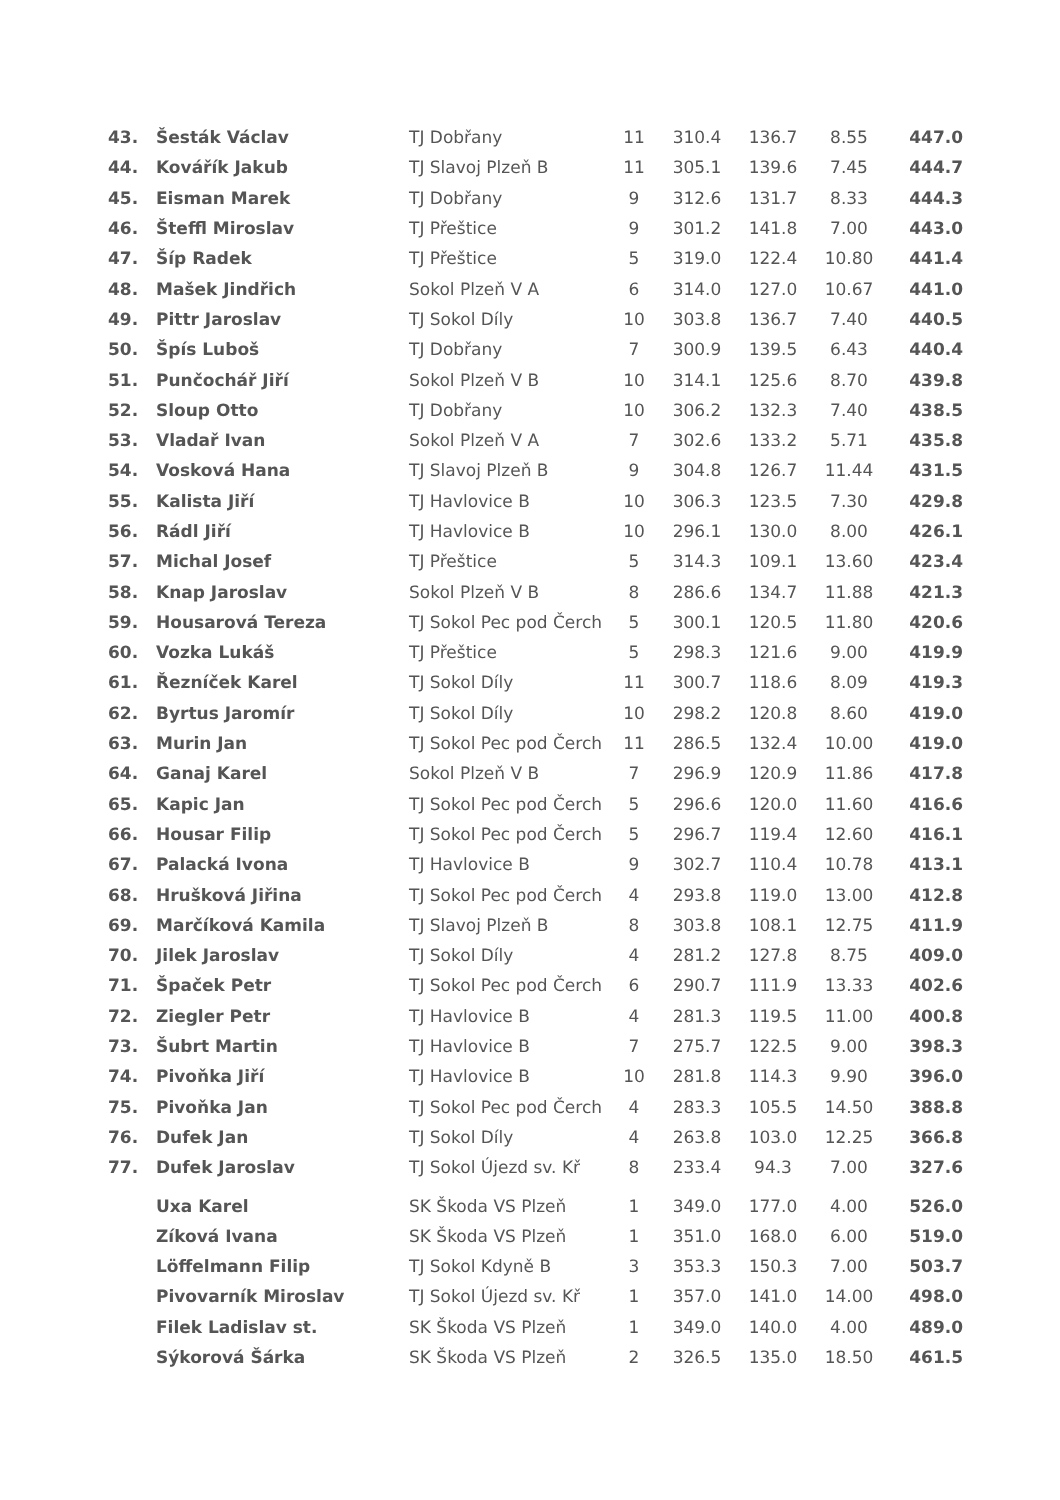| 43. | Šesták Václav | TJ Dobřany | 11 | 310.4 | 136.7 | 8.55 | 447.0 |
| 44. | Kovářík Jakub | TJ Slavoj Plzeň B | 11 | 305.1 | 139.6 | 7.45 | 444.7 |
| 45. | Eisman Marek | TJ Dobřany | 9 | 312.6 | 131.7 | 8.33 | 444.3 |
| 46. | Šteffl Miroslav | TJ Přeštice | 9 | 301.2 | 141.8 | 7.00 | 443.0 |
| 47. | Šíp Radek | TJ Přeštice | 5 | 319.0 | 122.4 | 10.80 | 441.4 |
| 48. | Mašek Jindřich | Sokol Plzeň V A | 6 | 314.0 | 127.0 | 10.67 | 441.0 |
| 49. | Pittr Jaroslav | TJ Sokol Díly | 10 | 303.8 | 136.7 | 7.40 | 440.5 |
| 50. | Špís Luboš | TJ Dobřany | 7 | 300.9 | 139.5 | 6.43 | 440.4 |
| 51. | Punčochář Jiří | Sokol Plzeň V B | 10 | 314.1 | 125.6 | 8.70 | 439.8 |
| 52. | Sloup Otto | TJ Dobřany | 10 | 306.2 | 132.3 | 7.40 | 438.5 |
| 53. | Vladař Ivan | Sokol Plzeň V A | 7 | 302.6 | 133.2 | 5.71 | 435.8 |
| 54. | Vosková Hana | TJ Slavoj Plzeň B | 9 | 304.8 | 126.7 | 11.44 | 431.5 |
| 55. | Kalista Jiří | TJ Havlovice B | 10 | 306.3 | 123.5 | 7.30 | 429.8 |
| 56. | Rádl Jiří | TJ Havlovice B | 10 | 296.1 | 130.0 | 8.00 | 426.1 |
| 57. | Michal Josef | TJ Přeštice | 5 | 314.3 | 109.1 | 13.60 | 423.4 |
| 58. | Knap Jaroslav | Sokol Plzeň V B | 8 | 286.6 | 134.7 | 11.88 | 421.3 |
| 59. | Housarová Tereza | TJ Sokol Pec pod Čerch | 5 | 300.1 | 120.5 | 11.80 | 420.6 |
| 60. | Vozka Lukáš | TJ Přeštice | 5 | 298.3 | 121.6 | 9.00 | 419.9 |
| 61. | Řezníček Karel | TJ Sokol Díly | 11 | 300.7 | 118.6 | 8.09 | 419.3 |
| 62. | Byrtus Jaromír | TJ Sokol Díly | 10 | 298.2 | 120.8 | 8.60 | 419.0 |
| 63. | Murin Jan | TJ Sokol Pec pod Čerch | 11 | 286.5 | 132.4 | 10.00 | 419.0 |
| 64. | Ganaj Karel | Sokol Plzeň V B | 7 | 296.9 | 120.9 | 11.86 | 417.8 |
| 65. | Kapic Jan | TJ Sokol Pec pod Čerch | 5 | 296.6 | 120.0 | 11.60 | 416.6 |
| 66. | Housar Filip | TJ Sokol Pec pod Čerch | 5 | 296.7 | 119.4 | 12.60 | 416.1 |
| 67. | Palacká Ivona | TJ Havlovice B | 9 | 302.7 | 110.4 | 10.78 | 413.1 |
| 68. | Hrušková Jiřina | TJ Sokol Pec pod Čerch | 4 | 293.8 | 119.0 | 13.00 | 412.8 |
| 69. | Marčíková Kamila | TJ Slavoj Plzeň B | 8 | 303.8 | 108.1 | 12.75 | 411.9 |
| 70. | Jilek Jaroslav | TJ Sokol Díly | 4 | 281.2 | 127.8 | 8.75 | 409.0 |
| 71. | Špaček Petr | TJ Sokol Pec pod Čerch | 6 | 290.7 | 111.9 | 13.33 | 402.6 |
| 72. | Ziegler Petr | TJ Havlovice B | 4 | 281.3 | 119.5 | 11.00 | 400.8 |
| 73. | Šubrt Martin | TJ Havlovice B | 7 | 275.7 | 122.5 | 9.00 | 398.3 |
| 74. | Pivoňka Jiří | TJ Havlovice B | 10 | 281.8 | 114.3 | 9.90 | 396.0 |
| 75. | Pivoňka Jan | TJ Sokol Pec pod Čerch | 4 | 283.3 | 105.5 | 14.50 | 388.8 |
| 76. | Dufek Jan | TJ Sokol Díly | 4 | 263.8 | 103.0 | 12.25 | 366.8 |
| 77. | Dufek Jaroslav | TJ Sokol Újezd sv. Kř | 8 | 233.4 | 94.3 | 7.00 | 327.6 |
| | Uxa Karel | SK Škoda VS Plzeň | 1 | 349.0 | 177.0 | 4.00 | 526.0 |
| | Zíková Ivana | SK Škoda VS Plzeň | 1 | 351.0 | 168.0 | 6.00 | 519.0 |
| | Löffelmann Filip | TJ Sokol Kdyně B | 3 | 353.3 | 150.3 | 7.00 | 503.7 |
| | Pivovarník Miroslav | TJ Sokol Újezd sv. Kř | 1 | 357.0 | 141.0 | 14.00 | 498.0 |
| | Filek Ladislav st. | SK Škoda VS Plzeň | 1 | 349.0 | 140.0 | 4.00 | 489.0 |
| | Sýkorová Šárka | SK Škoda VS Plzeň | 2 | 326.5 | 135.0 | 18.50 | 461.5 |